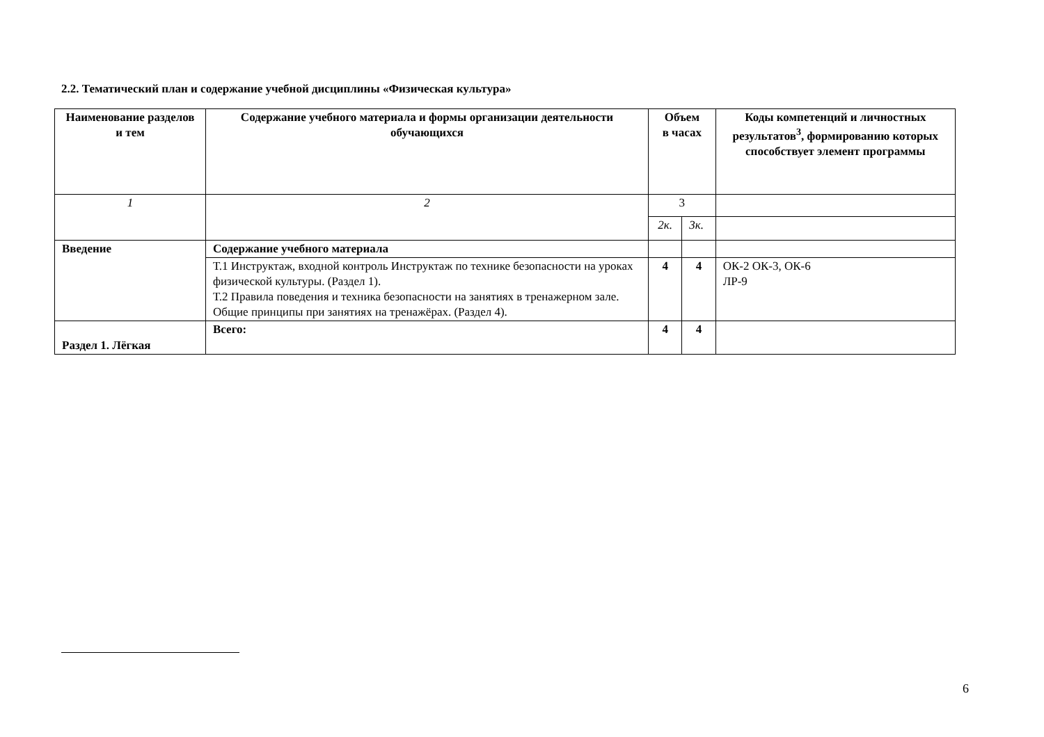2.2. Тематический план и содержание учебной дисциплины «Физическая культура»
| Наименование разделов и тем | Содержание учебного материала и формы организации деятельности обучающихся | Объем в часах | | Коды компетенций и личностных результатов<sup>3</sup>, формированию которых способствует элемент программы |
| --- | --- | --- | --- | --- |
| 1 | 2 | 3 | | |
| | | 2к. | 3к. | |
| Введение | Содержание учебного материала | | | |
| | Т.1 Инструктаж, входной контроль Инструктаж по технике безопасности на уроках физической культуры. (Раздел 1). Т.2 Правила поведения и техника безопасности на занятиях в тренажерном зале. Общие принципы при занятиях на тренажёрах. (Раздел 4). | 4 | 4 | ОК-2 ОК-3, ОК-6 ЛР-9 |
| Раздел 1. Лёгкая | Всего: | 4 | 4 | |
6